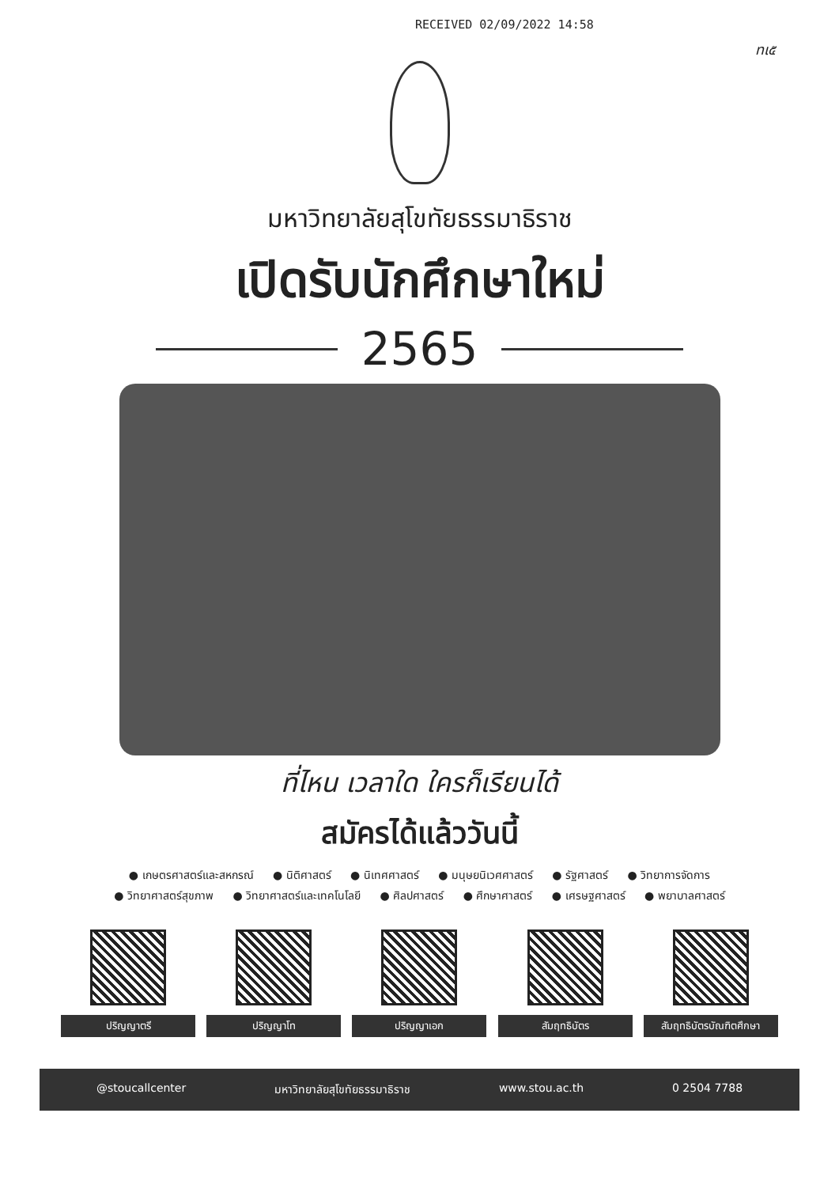RECEIVED 02/09/2022 14:58
ทเ๕
มหาวิทยาลัยสุโขทัยธรรมาธิราช
เปิดรับนักศึกษาใหม่
2565
ที่ไหน เวลาใด ใครก็เรียนได้
สมัครได้แล้ววันนี้
● เกษตรศาสตร์และสหกรณ์ ● นิติศาสตร์ ● นิเทศศาสตร์ ● มนุษยนิเวศศาสตร์ ● รัฐศาสตร์ ● วิทยาการจัดการ
● วิทยาศาสตร์สุขภาพ ● วิทยาศาสตร์และเทคโนโลยี ● ศิลปศาสตร์ ● ศึกษาศาสตร์ ● เศรษฐศาสตร์ ● พยาบาลศาสตร์
ปริญญาตรี ปริญญาโท ปริญญาเอก สัมฤทธิบัตร สัมฤทธิบัตรบัณฑิตศึกษา
@stoucallcenter มหาวิทยาลัยสุโขทัยธรรมาธิราช www.stou.ac.th 0 2504 7788